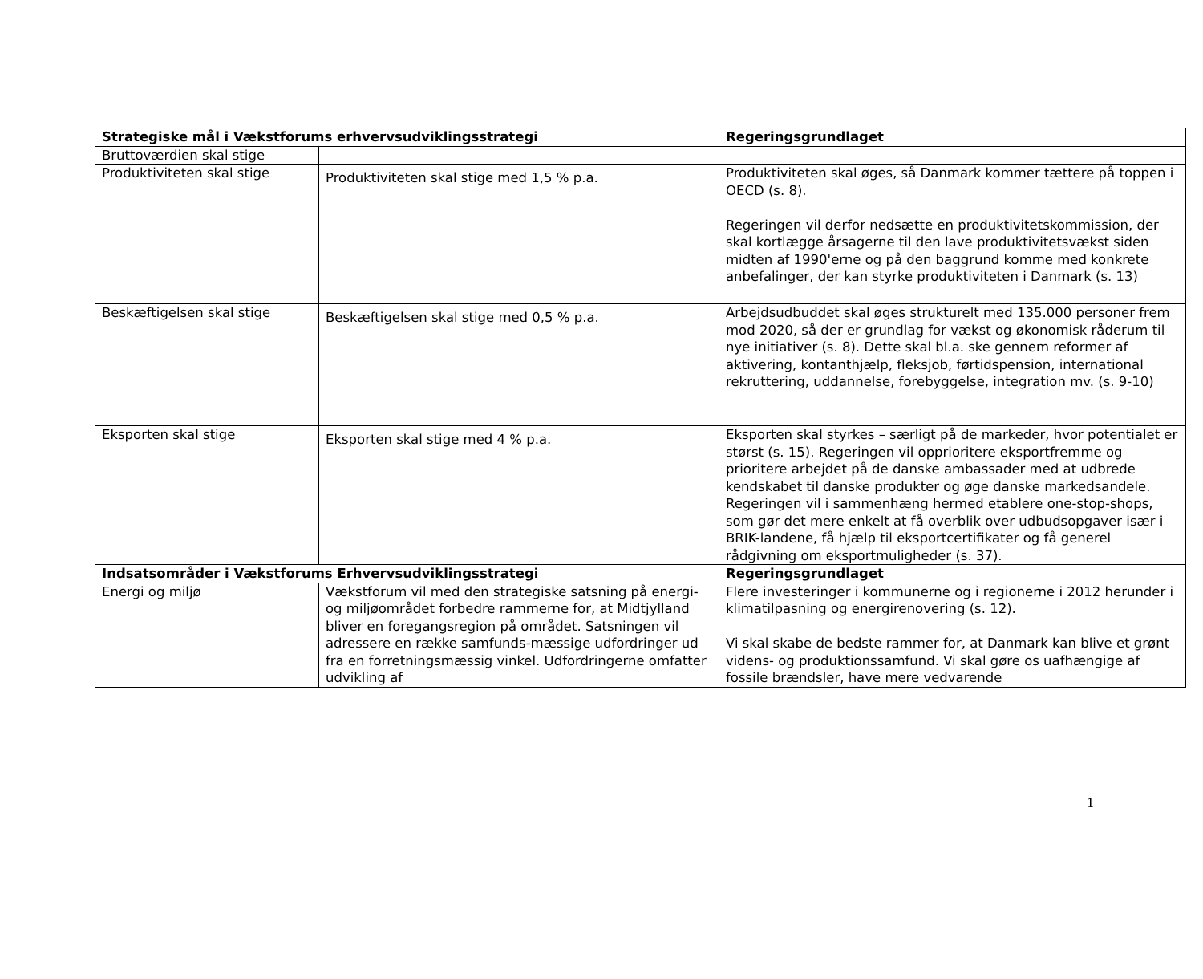| Strategiske mål i Vækstforums erhvervsudviklingsstrategi | | Regeringsgrundlaget |
| --- | --- | --- |
| Bruttoværdien skal stige | | |
| Produktiviteten skal stige | Produktiviteten skal stige med 1,5 % p.a. | Produktiviteten skal øges, så Danmark kommer tættere på toppen i OECD (s. 8). Regeringen vil derfor nedsætte en produktivitetskommission, der skal kortlægge årsagerne til den lave produktivitetsvækst siden midten af 1990'erne og på den baggrund komme med konkrete anbefalinger, der kan styrke produktiviteten i Danmark (s. 13) |
| Beskæftigelsen skal stige | Beskæftigelsen skal stige med 0,5 % p.a. | Arbejdsudbuddet skal øges strukturelt med 135.000 personer frem mod 2020, så der er grundlag for vækst og økonomisk råderum til nye initiativer (s. 8). Dette skal bl.a. ske gennem reformer af aktivering, kontanthjælp, fleksjob, førtidspension, international rekruttering, uddannelse, forebyggelse, integration mv. (s. 9-10) |
| Eksporten skal stige | Eksporten skal stige med 4 % p.a. | Eksporten skal styrkes – særligt på de markeder, hvor potentialet er størst (s. 15). Regeringen vil opprioritere eksportfremme og prioritere arbejdet på de danske ambassader med at udbrede kendskabet til danske produkter og øge danske markedsandele. Regeringen vil i sammenhæng hermed etablere one-stop-shops, som gør det mere enkelt at få overblik over udbudsopgaver især i BRIK-landene, få hjælp til eksportcertifikater og få generel rådgivning om eksportmuligheder (s. 37). |
| Indsatsområder i Vækstforums Erhvervsudviklingsstrategi | | Regeringsgrundlaget |
| Energi og miljø | Vækstforum vil med den strategiske satsning på energi- og miljøområdet forbedre rammerne for, at Midtjylland bliver en foregangsregion på området. Satsningen vil adressere en række samfunds-mæssige udfordringer ud fra en forretningsmæssig vinkel. Udfordringerne omfatter udvikling af | Flere investeringer i kommunerne og i regionerne i 2012 herunder i klimatilpasning og energirenovering (s. 12). Vi skal skabe de bedste rammer for, at Danmark kan blive et grønt videns- og produktionssamfund. Vi skal gøre os uafhængige af fossile brændsler, have mere vedvarende |
1